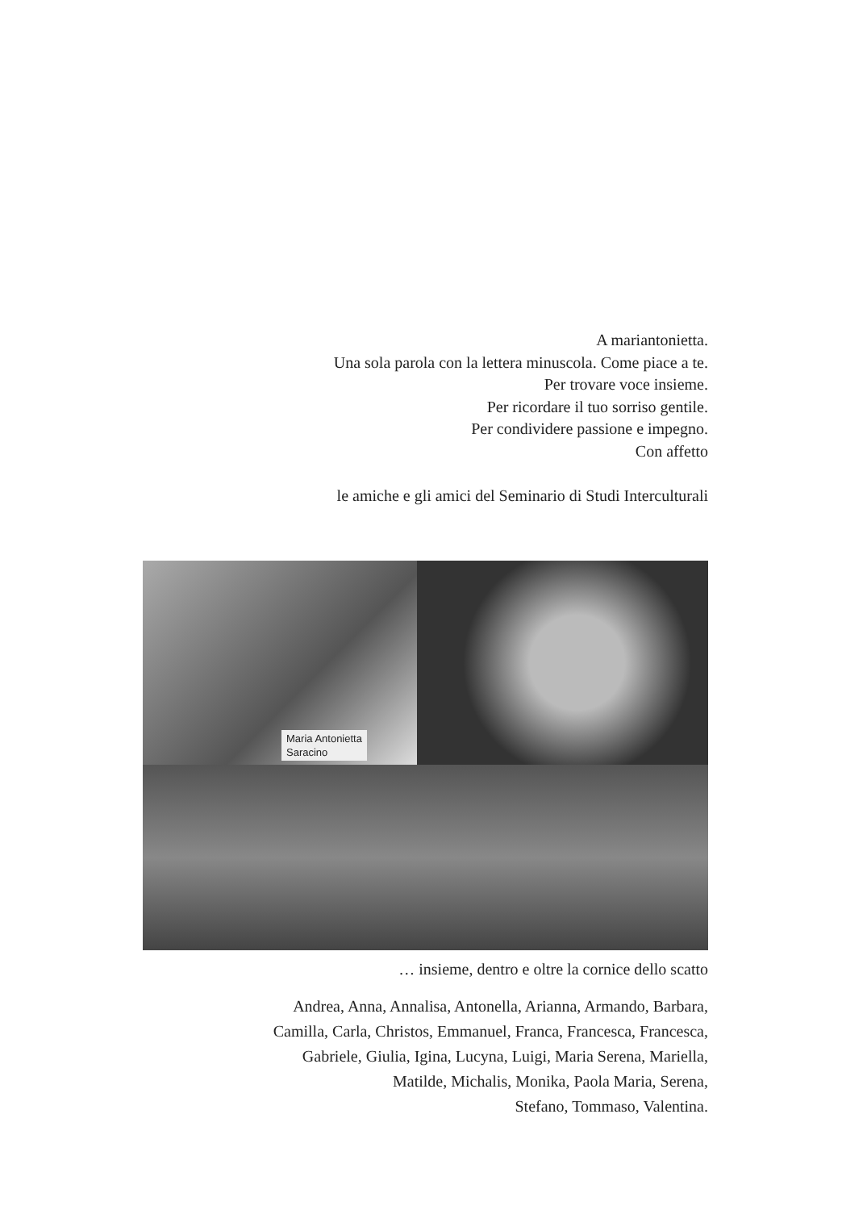A mariantonietta.
Una sola parola con la lettera minuscola. Come piace a te.
Per trovare voce insieme.
Per ricordare il tuo sorriso gentile.
Per condividere passione e impegno.
Con affetto
le amiche e gli amici del Seminario di Studi Interculturali
Maria Antonietta
Saracino
… insieme, dentro e oltre la cornice dello scatto
Andrea, Anna, Annalisa, Antonella, Arianna, Armando, Barbara,
Camilla, Carla, Christos, Emmanuel, Franca, Francesca, Francesca,
Gabriele, Giulia, Igina, Lucyna, Luigi, Maria Serena, Mariella,
Matilde, Michalis, Monika, Paola Maria, Serena,
Stefano, Tommaso, Valentina.